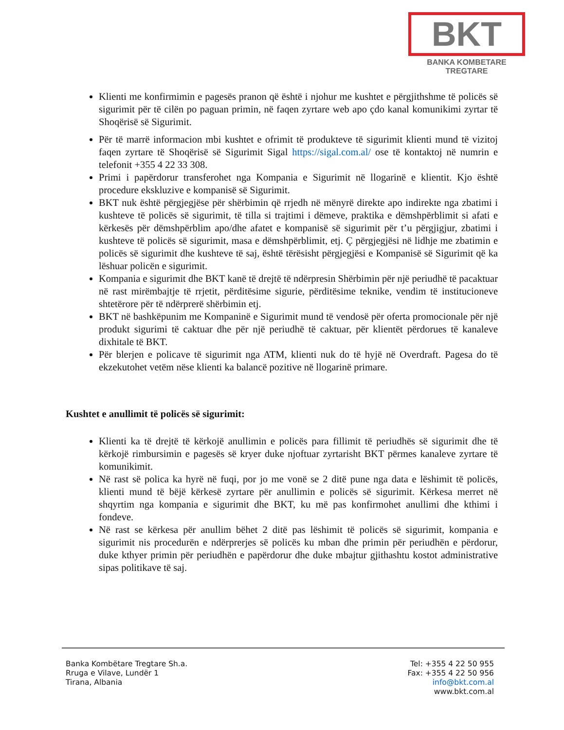BKT
BANKA KOMBETARE TREGTARE
Klienti me konfirmimin e pagesës pranon që është i njohur me kushtet e përgjithshme të policës së sigurimit për të cilën po paguan primin, në faqen zyrtare web apo çdo kanal komunikimi zyrtar të Shoqërisë së Sigurimit.
Për të marrë informacion mbi kushtet e ofrimit të produkteve të sigurimit klienti mund të vizitoj faqen zyrtare të Shoqërisë së Sigurimit Sigal https://sigal.com.al/ ose të kontaktoj në numrin e telefonit +355 4 22 33 308.
Primi i papërdorur transferohet nga Kompania e Sigurimit në llogarinë e klientit. Kjo është procedure ekskluzive e kompanisë së Sigurimit.
BKT nuk është përgjegjëse për shërbimin që rrjedh në mënyrë direkte apo indirekte nga zbatimi i kushteve të policës së sigurimit, të tilla si trajtimi i dëmeve, praktika e dëmshpërblimit si afati e kërkesës për dëmshpërblim apo/dhe afatet e kompanisë së sigurimit për t’u përgjigjur, zbatimi i kushteve të policës së sigurimit, masa e dëmshpërblimit, etj. Ç përgjegjësi në lidhje me zbatimin e policës së sigurimit dhe kushteve të saj, është tërësisht përgjegjësi e Kompanisë së Sigurimit që ka lëshuar policën e sigurimit.
Kompania e sigurimit dhe BKT kanë të drejtë të ndërpresin Shërbimin për një periudhë të pacaktuar në rast mirëmbajtje të rrjetit, përditësime sigurie, përditësime teknike, vendim të institucioneve shtetërore për të ndërprerë shërbimin etj.
BKT në bashkëpunim me Kompaninë e Sigurimit mund të vendosë për oferta promocionale për një produkt sigurimi të caktuar dhe për një periudhë të caktuar, për klientët përdorues të kanaleve dixhitale të BKT.
Për blerjen e policave të sigurimit nga ATM, klienti nuk do të hyjë në Overdraft. Pagesa do të ekzekutohet vetëm nëse klienti ka balancë pozitive në llogarinë primare.
Kushtet e anullimit të policës së sigurimit:
Klienti ka të drejtë të kërkojë anullimin e policës para fillimit të periudhës së sigurimit dhe të kërkojë rimbursimin e pagesës së kryer duke njoftuar zyrtarisht BKT përmes kanaleve zyrtare të komunikimit.
Në rast së polica ka hyrë në fuqi, por jo me vonë se 2 ditë pune nga data e lëshimit të policës, klienti mund të bëjë kërkesë zyrtare për anullimin e policës së sigurimit. Kërkesa merret në shqyrtim nga kompania e sigurimit dhe BKT, ku më pas konfirmohet anullimi dhe kthimi i fondeve.
Në rast se kërkesa për anullim bëhet 2 ditë pas lëshimit të policës së sigurimit, kompania e sigurimit nis procedurën e ndërprerjes së policës ku mban dhe primin për periudhën e përdorur, duke kthyer primin për periudhën e papërdorur dhe duke mbajtur gjithashtu kostot administrative sipas politikave të saj.
Banka Kombëtare Tregtare Sh.a.
Rruga e Vilave, Lundër 1
Tirana, Albania
Tel: +355 4 22 50 955
Fax: +355 4 22 50 956
info@bkt.com.al
www.bkt.com.al